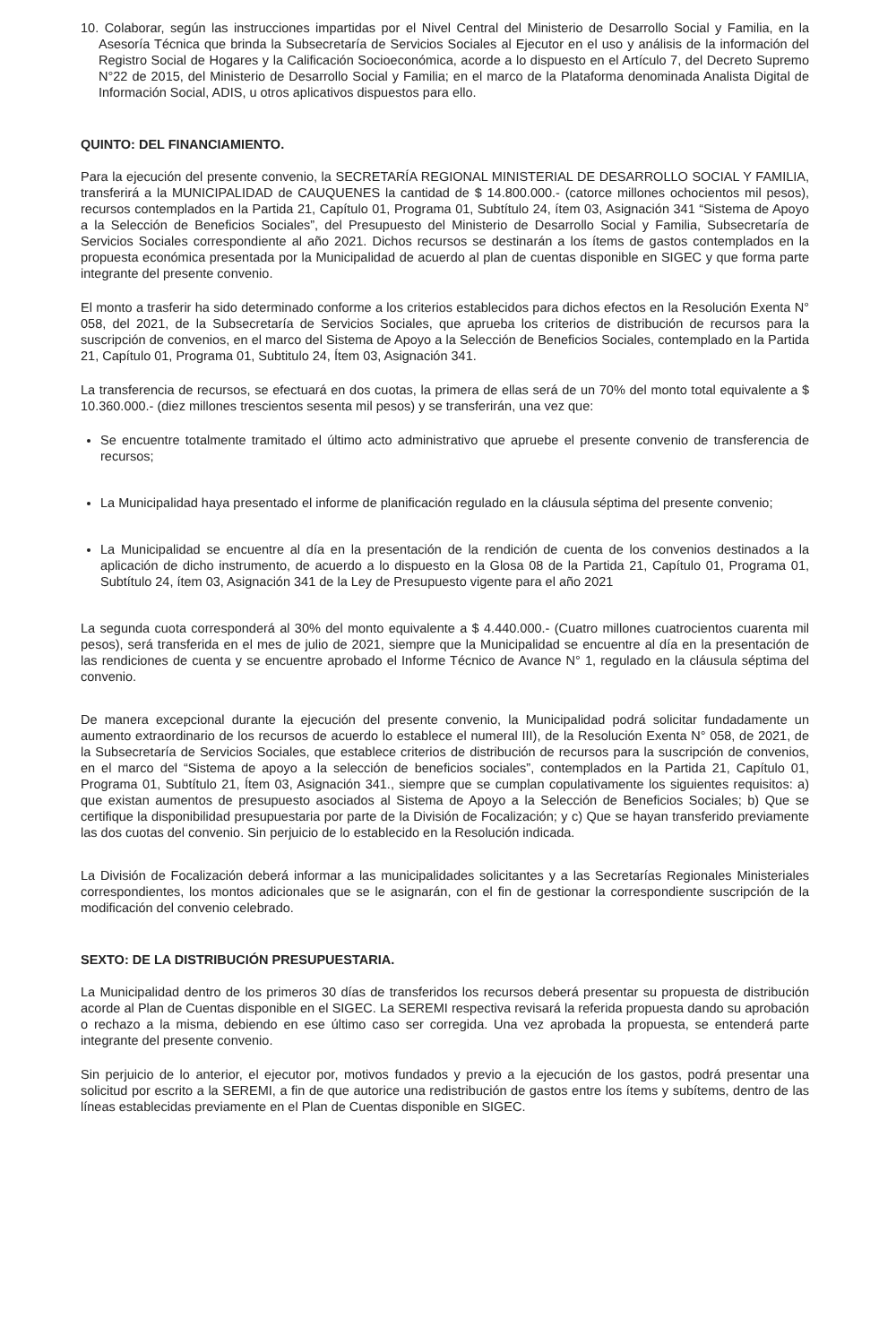10. Colaborar, según las instrucciones impartidas por el Nivel Central del Ministerio de Desarrollo Social y Familia, en la Asesoría Técnica que brinda la Subsecretaría de Servicios Sociales al Ejecutor en el uso y análisis de la información del Registro Social de Hogares y la Calificación Socioeconómica, acorde a lo dispuesto en el Artículo 7, del Decreto Supremo N°22 de 2015, del Ministerio de Desarrollo Social y Familia; en el marco de la Plataforma denominada Analista Digital de Información Social, ADIS, u otros aplicativos dispuestos para ello.
QUINTO: DEL FINANCIAMIENTO.
Para la ejecución del presente convenio, la SECRETARÍA REGIONAL MINISTERIAL DE DESARROLLO SOCIAL Y FAMILIA, transferirá a la MUNICIPALIDAD de CAUQUENES la cantidad de $ 14.800.000.- (catorce millones ochocientos mil pesos), recursos contemplados en la Partida 21, Capítulo 01, Programa 01, Subtítulo 24, ítem 03, Asignación 341 “Sistema de Apoyo a la Selección de Beneficios Sociales”, del Presupuesto del Ministerio de Desarrollo Social y Familia, Subsecretaría de Servicios Sociales correspondiente al año 2021. Dichos recursos se destinarán a los ítems de gastos contemplados en la propuesta económica presentada por la Municipalidad de acuerdo al plan de cuentas disponible en SIGEC y que forma parte integrante del presente convenio.
El monto a trasferir ha sido determinado conforme a los criterios establecidos para dichos efectos en la Resolución Exenta N° 058, del 2021, de la Subsecretaría de Servicios Sociales, que aprueba los criterios de distribución de recursos para la suscripción de convenios, en el marco del Sistema de Apoyo a la Selección de Beneficios Sociales, contemplado en la Partida 21, Capítulo 01, Programa 01, Subtitulo 24, Ítem 03, Asignación 341.
La transferencia de recursos, se efectuará en dos cuotas, la primera de ellas será de un 70% del monto total equivalente a $ 10.360.000.- (diez millones trescientos sesenta mil pesos) y se transferirán, una vez que:
Se encuentre totalmente tramitado el último acto administrativo que apruebe el presente convenio de transferencia de recursos;
La Municipalidad haya presentado el informe de planificación regulado en la cláusula séptima del presente convenio;
La Municipalidad se encuentre al día en la presentación de la rendición de cuenta de los convenios destinados a la aplicación de dicho instrumento, de acuerdo a lo dispuesto en la Glosa 08 de la Partida 21, Capítulo 01, Programa 01, Subtítulo 24, ítem 03, Asignación 341 de la Ley de Presupuesto vigente para el año 2021
La segunda cuota corresponderá al 30% del monto equivalente a $ 4.440.000.- (Cuatro millones cuatrocientos cuarenta mil pesos), será transferida en el mes de julio de 2021, siempre que la Municipalidad se encuentre al día en la presentación de las rendiciones de cuenta y se encuentre aprobado el Informe Técnico de Avance N° 1, regulado en la cláusula séptima del convenio.
De manera excepcional durante la ejecución del presente convenio, la Municipalidad podrá solicitar fundadamente un aumento extraordinario de los recursos de acuerdo lo establece el numeral III), de la Resolución Exenta N° 058, de 2021, de la Subsecretaría de Servicios Sociales, que establece criterios de distribución de recursos para la suscripción de convenios, en el marco del “Sistema de apoyo a la selección de beneficios sociales”, contemplados en la Partida 21, Capítulo 01, Programa 01, Subtítulo 21, Ítem 03, Asignación 341., siempre que se cumplan copulativamente los siguientes requisitos: a) que existan aumentos de presupuesto asociados al Sistema de Apoyo a la Selección de Beneficios Sociales; b) Que se certifique la disponibilidad presupuestaria por parte de la División de Focalización; y c) Que se hayan transferido previamente las dos cuotas del convenio. Sin perjuicio de lo establecido en la Resolución indicada.
La División de Focalización deberá informar a las municipalidades solicitantes y a las Secretarías Regionales Ministeriales correspondientes, los montos adicionales que se le asignarán, con el fin de gestionar la correspondiente suscripción de la modificación del convenio celebrado.
SEXTO: DE LA DISTRIBUCIÓN PRESUPUESTARIA.
La Municipalidad dentro de los primeros 30 días de transferidos los recursos deberá presentar su propuesta de distribución acorde al Plan de Cuentas disponible en el SIGEC. La SEREMI respectiva revisará la referida propuesta dando su aprobación o rechazo a la misma, debiendo en ese último caso ser corregida. Una vez aprobada la propuesta, se entenderá parte integrante del presente convenio.
Sin perjuicio de lo anterior, el ejecutor por, motivos fundados y previo a la ejecución de los gastos, podrá presentar una solicitud por escrito a la SEREMI, a fin de que autorice una redistribución de gastos entre los ítems y subítems, dentro de las líneas establecidas previamente en el Plan de Cuentas disponible en SIGEC.